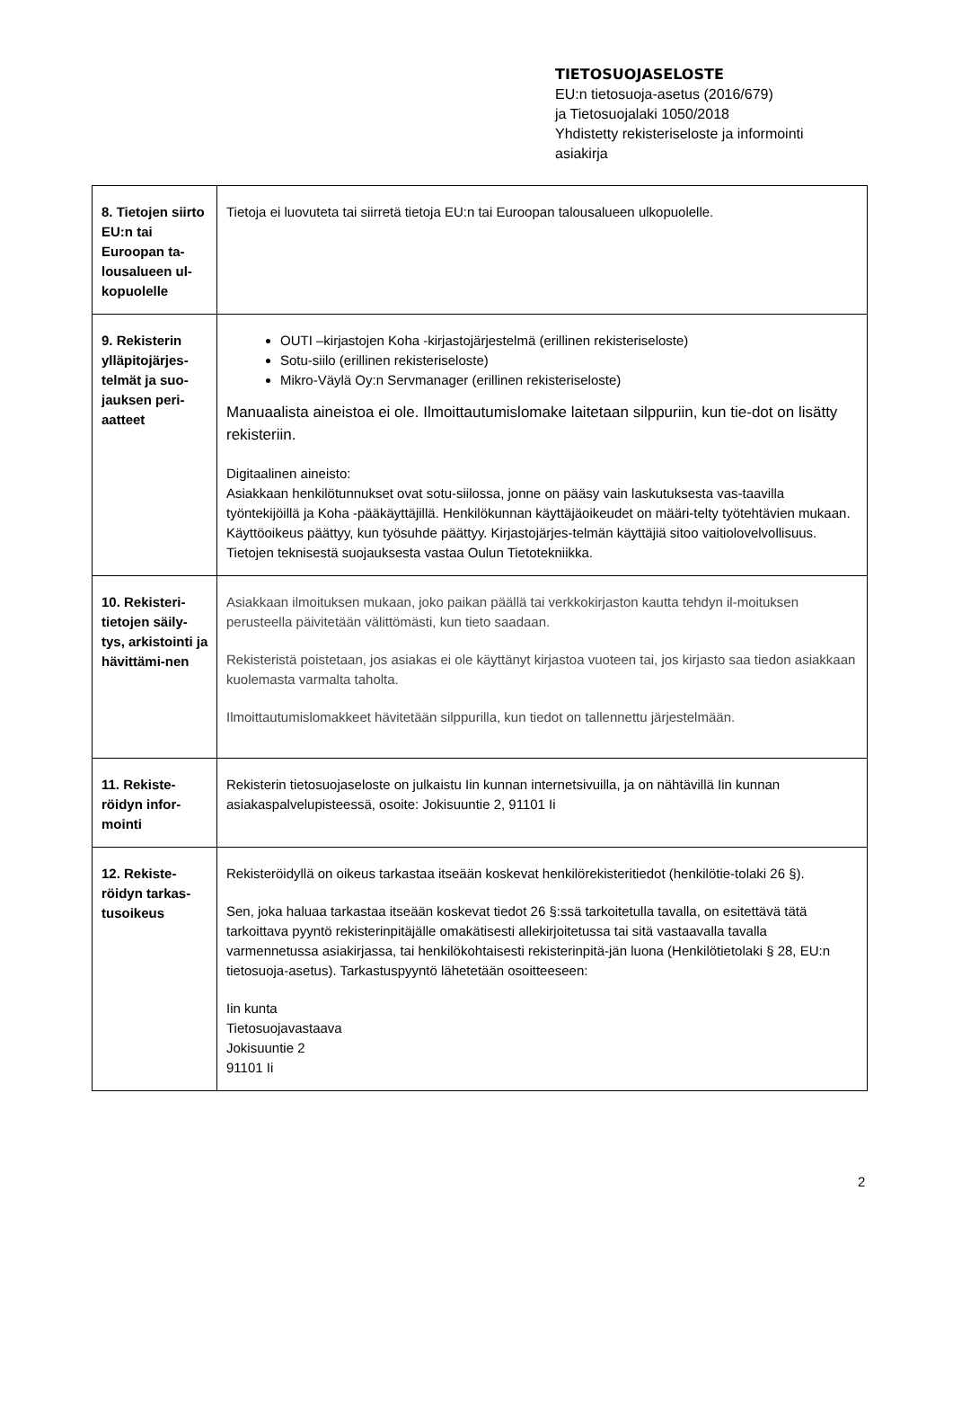TIETOSUOJASELOSTE
EU:n tietosuoja-asetus (2016/679)
ja Tietosuojalaki 1050/2018
Yhdistetty rekisteriseloste ja informointi
asiakirja
| 8. Tietojen siirto EU:n tai Euroopan ta-lousalueen ul-kopuolelle | Tietoja ei luovuteta tai siirretä tietoja EU:n tai Euroopan talousalueen ulkopuolelle. |
| 9. Rekisterin ylläpitojärjes-telmät ja suo-jauksen peri-aatteet | OUTI –kirjastojen Koha -kirjastojärjestelmä (erillinen rekisteriseloste) Sotu-siilo (erillinen rekisteriseloste) Mikro-Väylä Oy:n Servmanager (erillinen rekisteriseloste) Manuaalista aineistoa ei ole. Ilmoittautumislomake laitetaan silppuriin, kun tie-dot on lisätty rekisteriin. Digitaalinen aineisto: Asiakkaan henkilötunnukset ovat sotu-siilossa, jonne on pääsy vain laskutuksesta vas-taavilla työntekijöillä ja Koha -pääkäyttäjillä. Henkilökunnan käyttäjäoikeudet on määri-telty työtehtävien mukaan. Käyttöoikeus päättyy, kun työsuhde päättyy. Kirjastojärjes-telmän käyttäjiä sitoo vaitiolovelvollisuus. Tietojen teknisestä suojauksesta vastaa Oulun Tietotekniikka. |
| 10. Rekisteri-tietojen säily-tys, arkistointi ja hävittämi-nen | Asiakkaan ilmoituksen mukaan, joko paikan päällä tai verkkokirjaston kautta tehdyn il-moituksen perusteella päivitetään välittömästi, kun tieto saadaan. Rekisteristä poistetaan, jos asiakas ei ole käyttänyt kirjastoa vuoteen tai, jos kirjasto saa tiedon asiakkaan kuolemasta varmalta taholta. Ilmoittautumislomakkeet hävitetään silppurilla, kun tiedot on tallennettu järjestelmään. |
| 11. Rekiste-röidyn infor-mointi | Rekisterin tietosuojaseloste on julkaistu Iin kunnan internetsivuilla, ja on nähtävillä Iin kunnan asiakaspalvelupisteessä, osoite: Jokisuuntie 2, 91101 Ii |
| 12. Rekiste-röidyn tarkas-tusoikeus | Rekisteröidyllä on oikeus tarkastaa itseään koskevat henkilörekisteritiedot (henkilötie-tolaki 26 §). Sen, joka haluaa tarkastaa itseään koskevat tiedot 26 §:ssä tarkoitetulla tavalla, on esitettävä tätä tarkoittava pyyntö rekisterinpitäjälle omakätisesti allekirjoitetussa tai sitä vastaavalla tavalla varmennetussa asiakirjassa, tai henkilökohtaisesti rekisterinpitä-jän luona (Henkilötietolaki § 28, EU:n tietosuoja-asetus). Tarkastuspyyntö lähetetään osoitteeseen: Iin kunta Tietosuojavastaava Jokisuuntie 2 91101 Ii |
2